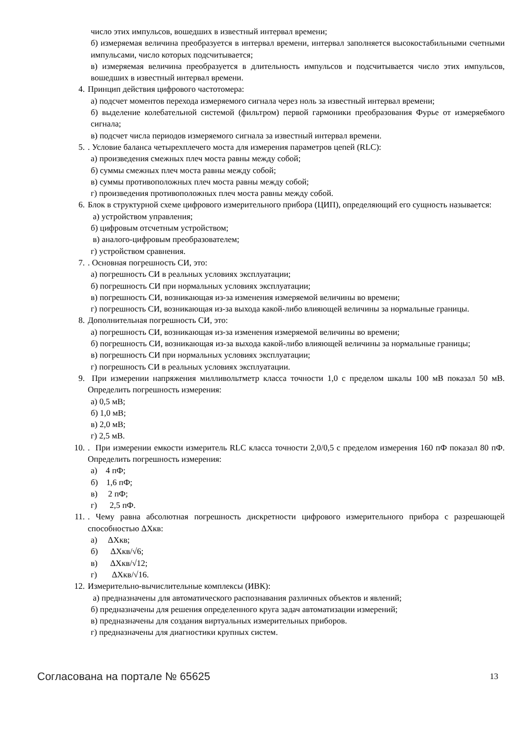число этих импульсов, вошедших в известный интервал времени;
б) измеряемая величина преобразуется в интервал времени, интервал заполняется высокостабильными счетными импульсами, число которых подсчитывается;
в) измеряемая величина преобразуется в длительность импульсов и подсчитывается число этих импульсов, вошедших в известный интервал времени.
4. Принцип действия цифрового частотомера:
а) подсчет моментов перехода измеряемого сигнала через ноль за известный интервал времени;
б) выделение колебательной системой (фильтром) первой гармоники преобразования Фурье от измеряе6мого сигнала;
в) подсчет числа периодов измеряемого сигнала за известный интервал времени.
5.. Условие баланса четырехплечего моста для измерения параметров цепей (RLC):
а) произведения смежных плеч моста равны между собой;
б) суммы смежных плеч моста равны между собой;
в) суммы противоположных плеч моста равны между собой;
г) произведения противоположных плеч моста равны между собой.
6. Блок в структурной схеме цифрового измерительного прибора (ЦИП), определяющий его сущность называется:
а) устройством управления;
б) цифровым отсчетным устройством;
в) аналого-цифровым преобразователем;
г) устройством сравнения.
7.. Основная погрешность СИ, это:
а) погрешность СИ в реальных условиях эксплуатации;
б) погрешность СИ при нормальных условиях эксплуатации;
в) погрешность СИ, возникающая из-за изменения измеряемой величины во времени;
г) погрешность СИ, возникающая из-за выхода какой-либо влияющей величины за нормальные границы.
8. Дополнительная погрешность СИ, это:
а) погрешность СИ, возникающая из-за изменения измеряемой величины во времени;
б) погрешность СИ, возникающая из-за выхода какой-либо влияющей величины за нормальные границы;
в) погрешность СИ при нормальных условиях эксплуатации;
г) погрешность СИ в реальных условиях эксплуатации.
9. При измерении напряжения милливольтметр класса точности 1,0 с пределом шкалы 100 мВ показал 50 мВ. Определить погрешность измерения:
а) 0,5 мВ;
б) 1,0 мВ;
в) 2,0 мВ;
г) 2,5 мВ.
10.. При измерении емкости измеритель RLC класса точности 2,0/0,5 с пределом измерения 160 пФ показал 80 пФ. Определить погрешность измерения:
а) 4 пФ;
б) 1,6 пФ;
в) 2 пФ;
г) 2,5 пФ.
11.. Чему равна абсолютная погрешность дискретности цифрового измерительного прибора с разрешающей способностью ΔХкв:
а) ΔХкв;
б) ΔХкв/√6;
в) ΔХкв/√12;
г) ΔХкв/√16.
12. Измерительно-вычислительные комплексы (ИВК):
а) предназначены для автоматического распознавания различных объектов и явлений;
б) предназначены для решения определенного круга задач автоматизации измерений;
в) предназначены для создания виртуальных измерительных приборов.
г) предназначены для диагностики крупных систем.
Согласована на портале № 65625 13